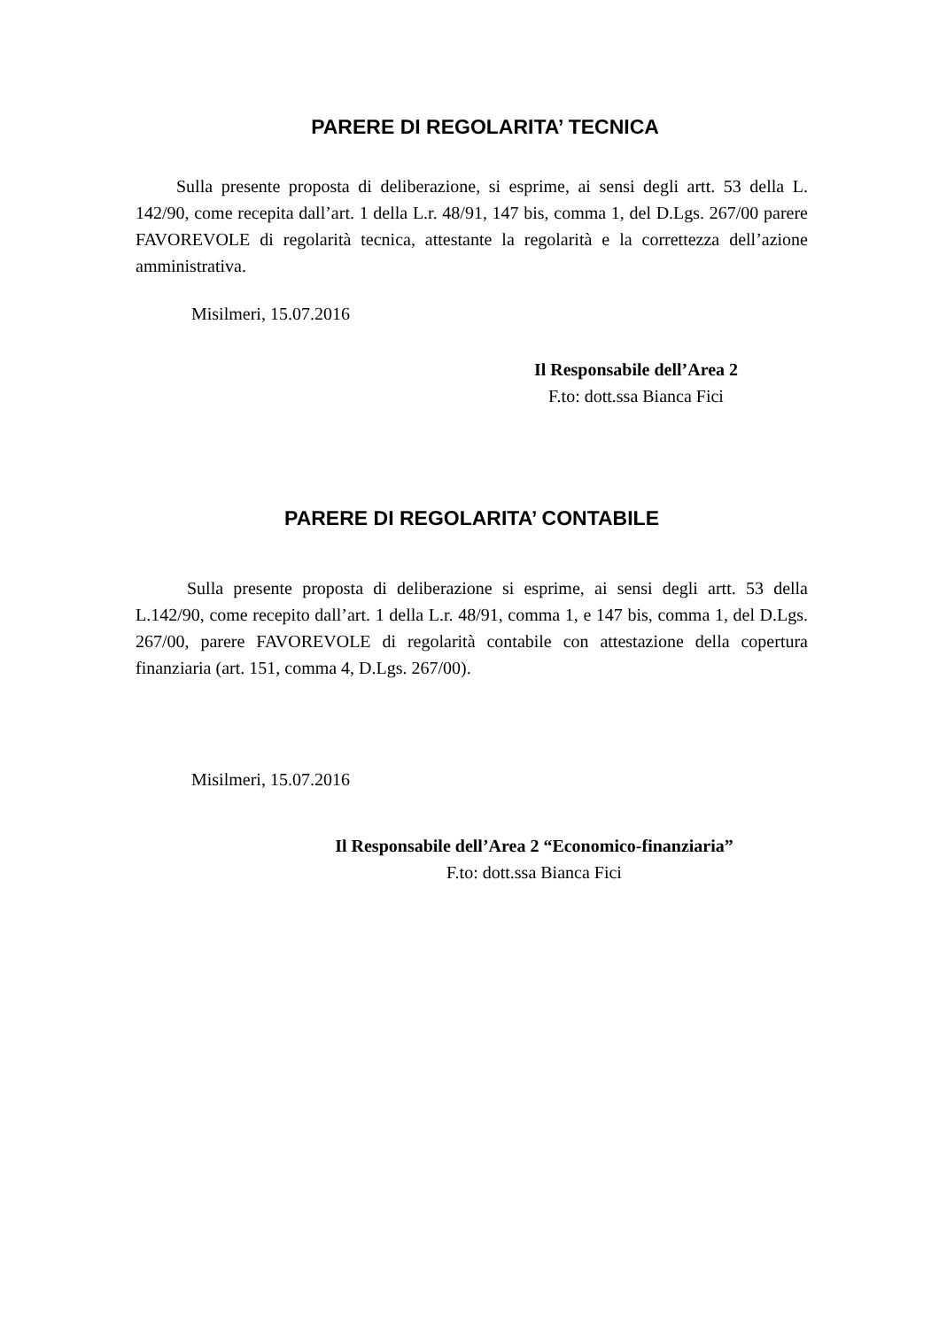PARERE DI REGOLARITA’ TECNICA
Sulla presente proposta di deliberazione, si esprime, ai sensi degli artt. 53 della L. 142/90, come recepita dall’art. 1 della L.r. 48/91, 147 bis, comma 1, del D.Lgs. 267/00 parere FAVOREVOLE di regolarità tecnica, attestante la regolarità e la correttezza dell’azione amministrativa.
Misilmeri, 15.07.2016
Il Responsabile dell’Area 2
F.to: dott.ssa Bianca Fici
PARERE DI REGOLARITA’ CONTABILE
Sulla presente proposta di deliberazione si esprime, ai sensi degli artt. 53 della L.142/90, come recepito dall’art. 1 della L.r. 48/91, comma 1, e 147 bis, comma 1, del D.Lgs. 267/00, parere FAVOREVOLE di regolarità contabile con attestazione della copertura finanziaria (art. 151, comma 4, D.Lgs. 267/00).
Misilmeri, 15.07.2016
Il Responsabile dell’Area 2 “Economico-finanziaria”
F.to: dott.ssa Bianca Fici